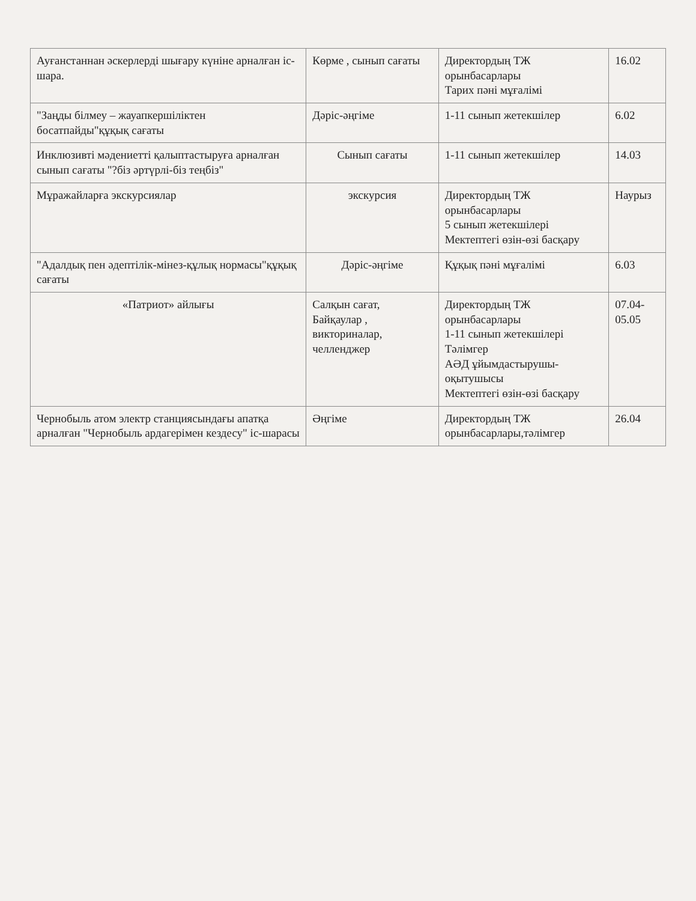| Ауғанстаннан әскерлерді шығару күніне арналған іс-шара. | Көрме , сынып сағаты | Директордың ТЖ орынбасарлары Тарих пәні мұғалімі | 16.02 |
| "Заңды білмеу – жауапкершіліктен босатпайды"құқық сағаты | Дәріс-әңгіме | 1-11 сынып жетекшілер | 6.02 |
| Инклюзивті мәдениетті қалыптастыруға арналған сынып сағаты "?біз әртүрлі-біз теңбіз" | Сынып сағаты | 1-11 сынып жетекшілер | 14.03 |
| Мұражайларға экскурсиялар | экскурсия | Директордың ТЖ орынбасарлары 5 сынып жетекшілері Мектептегі өзін-өзі басқару | Наурыз |
| "Адалдық пен әдептілік-мінез-құлық нормасы"құқық сағаты | Дәріс-әңгіме | Құқық пәні мұғалімі | 6.03 |
| «Патриот» айлығы | Салқын сағат, Байқаулар , викториналар, челленджер | Директордың ТЖ орынбасарлары 1-11 сынып жетекшілері Тәлімгер АӘД ұйымдастырушы-оқытушысы Мектептегі өзін-өзі басқару | 07.04-05.05 |
| Чернобыль атом электр станциясындағы апатқа арналған "Чернобыль ардагерімен кездесу" іс-шарасы | Әңгіме | Директордың ТЖ орынбасарлары,тәлімгер | 26.04 |